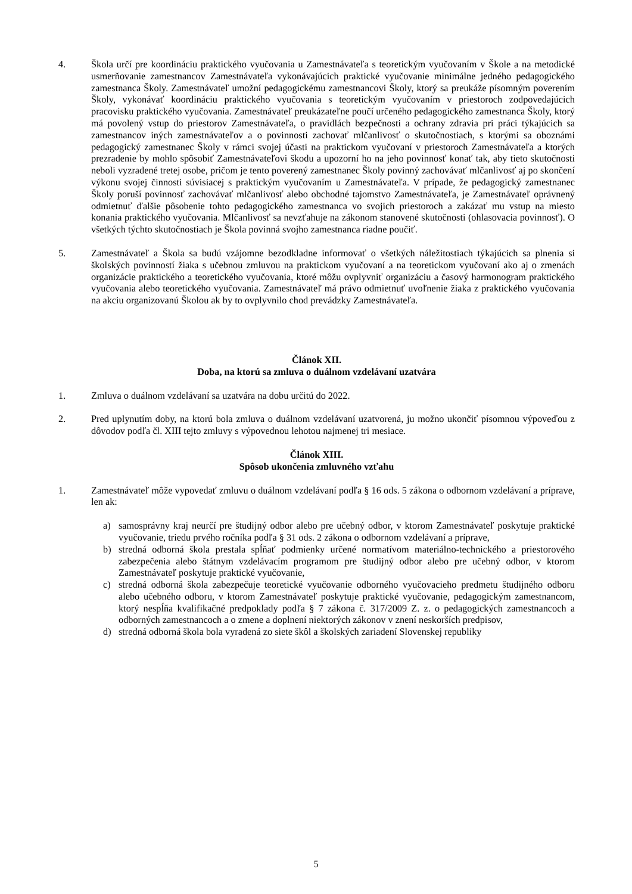4. Škola určí pre koordináciu praktického vyučovania u Zamestnávateľa s teoretickým vyučovaním v Škole a na metodické usmerňovanie zamestnancov Zamestnávateľa vykonávajúcich praktické vyučovanie minimálne jedného pedagogického zamestnanca Školy. Zamestnávateľ umožní pedagogickému zamestnancovi Školy, ktorý sa preukáže písomným poverením Školy, vykonávať koordináciu praktického vyučovania s teoretickým vyučovaním v priestoroch zodpovedajúcich pracovisku praktického vyučovania. Zamestnávateľ preukázateľne poučí určeného pedagogického zamestnanca Školy, ktorý má povolený vstup do priestorov Zamestnávateľa, o pravidlách bezpečnosti a ochrany zdravia pri práci týkajúcich sa zamestnancov iných zamestnávateľov a o povinnosti zachovať mlčanlivosť o skutočnostiach, s ktorými sa oboznámi pedagogický zamestnanec Školy v rámci svojej účasti na praktickom vyučovaní v priestoroch Zamestnávateľa a ktorých prezradenie by mohlo spôsobiť Zamestnávateľovi škodu a upozorní ho na jeho povinnosť konať tak, aby tieto skutočnosti neboli vyzradené tretej osobe, pričom je tento poverený zamestnanec Školy povinný zachovávať mlčanlivosť aj po skončení výkonu svojej činnosti súvisiacej s praktickým vyučovaním u Zamestnávateľa. V prípade, že pedagogický zamestnanec Školy poruší povinnosť zachovávať mlčanlivosť alebo obchodné tajomstvo Zamestnávateľa, je Zamestnávateľ oprávnený odmietnuť ďalšie pôsobenie tohto pedagogického zamestnanca vo svojich priestoroch a zakázať mu vstup na miesto konania praktického vyučovania. Mlčanlivosť sa nevzťahuje na zákonom stanovené skutočnosti (ohlasovacia povinnosť). O všetkých týchto skutočnostiach je Škola povinná svojho zamestnanca riadne poučiť.
5. Zamestnávateľ a Škola sa budú vzájomne bezodkladne informovať o všetkých náležitostiach týkajúcich sa plnenia si školských povinností žiaka s učebnou zmluvou na praktickom vyučovaní a na teoretickom vyučovaní ako aj o zmenách organizácie praktického a teoretického vyučovania, ktoré môžu ovplyvniť organizáciu a časový harmonogram praktického vyučovania alebo teoretického vyučovania. Zamestnávateľ má právo odmietnuť uvoľnenie žiaka z praktického vyučovania na akciu organizovanú Školou ak by to ovplyvnilo chod prevádzky Zamestnávateľa.
Článok XII.
Doba, na ktorú sa zmluva o duálnom vzdelávaní uzatvára
1. Zmluva o duálnom vzdelávaní sa uzatvára na dobu určitú do 2022.
2. Pred uplynutím doby, na ktorú bola zmluva o duálnom vzdelávaní uzatvorená, ju možno ukončiť písomnou výpoveďou z dôvodov podľa čl. XIII tejto zmluvy s výpovednou lehotou najmenej tri mesiace.
Článok XIII.
Spôsob ukončenia zmluvného vzťahu
1. Zamestnávateľ môže vypovedať zmluvu o duálnom vzdelávaní podľa § 16 ods. 5 zákona o odbornom vzdelávaní a príprave, len ak:
a) samosprávny kraj neurčí pre študijný odbor alebo pre učebný odbor, v ktorom Zamestnávateľ poskytuje praktické vyučovanie, triedu prvého ročníka podľa § 31 ods. 2 zákona o odbornom vzdelávaní a príprave,
b) stredná odborná škola prestala spĺňať podmienky určené normatívom materiálno-technického a priestorového zabezpečenia alebo štátnym vzdelávacím programom pre študijný odbor alebo pre učebný odbor, v ktorom Zamestnávateľ poskytuje praktické vyučovanie,
c) stredná odborná škola zabezpečuje teoretické vyučovanie odborného vyučovacieho predmetu študijného odboru alebo učebného odboru, v ktorom Zamestnávateľ poskytuje praktické vyučovanie, pedagogickým zamestnancom, ktorý nespĺňa kvalifikačné predpoklady podľa § 7 zákona č. 317/2009 Z. z. o pedagogických zamestnancoch a odborných zamestnancoch a o zmene a doplnení niektorých zákonov v znení neskorších predpisov,
d) stredná odborná škola bola vyradená zo siete škôl a školských zariadení Slovenskej republiky
5